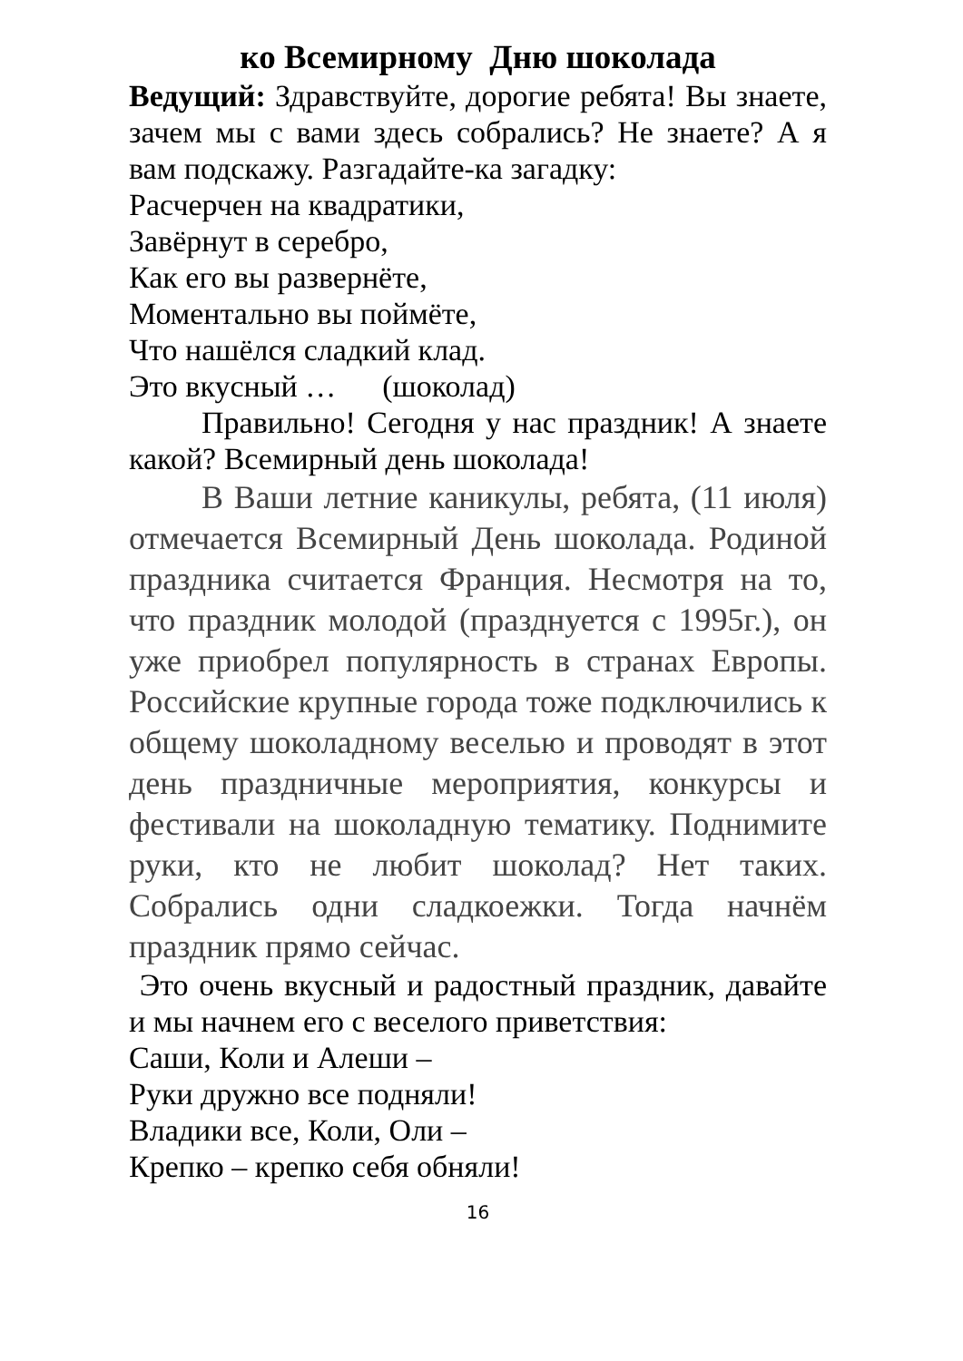ко Всемирному Дню шоколада
Ведущий: Здравствуйте, дорогие ребята! Вы знаете, зачем мы с вами здесь собрались? Не знаете? А я вам подскажу. Разгадайте-ка загадку:
Расчерчен на квадратики,
Завёрнут в серебро,
Как его вы развернёте,
Моментально вы поймёте,
Что нашёлся сладкий клад.
Это вкусный … (шоколад)
Правильно! Сегодня у нас праздник! А знаете какой? Всемирный день шоколада!
В Ваши летние каникулы, ребята, (11 июля) отмечается Всемирный День шоколада. Родиной праздника считается Франция. Несмотря на то, что праздник молодой (празднуется с 1995г.), он уже приобрел популярность в странах Европы. Российские крупные города тоже подключились к общему шоколадному веселью и проводят в этот день праздничные мероприятия, конкурсы и фестивали на шоколадную тематику. Поднимите руки, кто не любит шоколад? Нет таких. Собрались одни сладкоежки. Тогда начнём праздник прямо сейчас.
Это очень вкусный и радостный праздник, давайте и мы начнем его с веселого приветствия:
Саши, Коли и Алеши –
Руки дружно все подняли!
Владики все, Коли, Оли –
Крепко – крепко себя обняли!
16